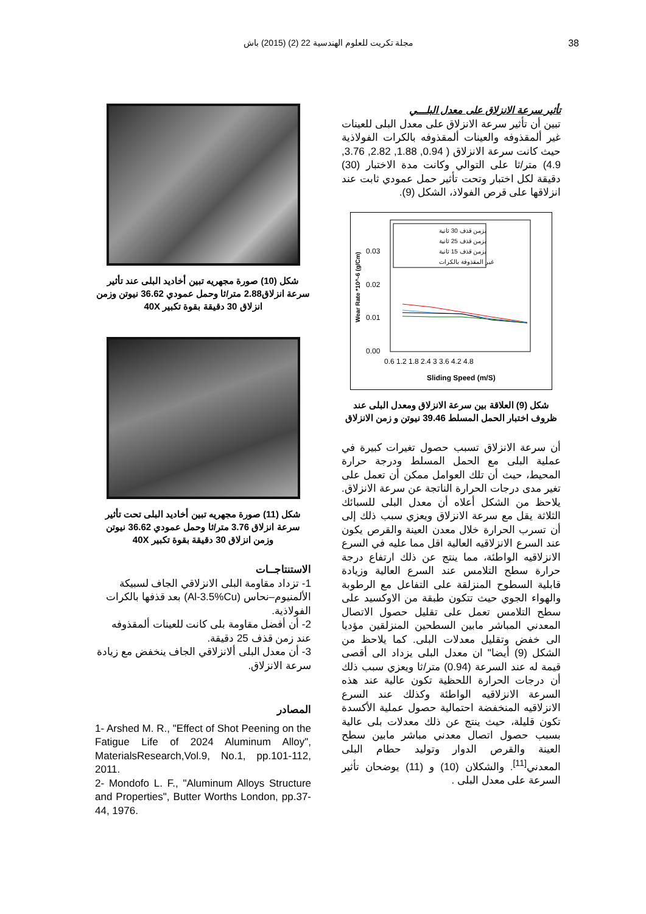مجلة تكريت للعلوم الهندسية 22 (2) (2015) باش 38
تأثير سرعة الانزلاق على معدل البلـــي
تبين أن تأثير سرعة الانزلاق على معدل البلى للعينات غير ألمقذوفه والعينات ألمقذوفه بالكرات الفولاذية حيث كانت سرعة الانزلاق ( 0.94, 1.88, 2.82, 3.76, 4.9) متر/ثا على التوالي وكانت مدة الاختبار (30) دقيقة لكل اختبار وتحت تأثير حمل عمودي ثابت عند انزلاقها على قرص الفولاذ، الشكل (9).
بزمن قذف 30 ثانية
بزمن قذف 25 ثانية
بزمن قذف 15 ثانية
غير المقذوفة بالكرات
0.03
0.02
0.01
0.00
0.6 1.2 1.8 2.4 3 3.6 4.2 4.8
Sliding Speed (m/S)
Wear Rate *10^-6 (g/Cm)
شكل (9) العلاقة بين سرعة الانزلاق ومعدل البلى عند ظروف اختبار الحمل المسلط 39.46 نيوتن و زمن الانزلاق
أن سرعة الانزلاق تسبب حصول تغيرات كبيرة في عملية البلى مع الحمل المسلط ودرجة حرارة المحيط، حيث أن تلك العوامل ممكن أن تعمل على تغير مدى درجات الحرارة الناتجة عن سرعة الانزلاق. يلاحظ من الشكل أعلاه أن معدل البلى للسبائك الثلاثة يقل مع سرعة الانزلاق ويعزي سبب ذلك إلى أن تسرب الحرارة خلال معدن العينة والقرص يكون عند السرع الانزلاقيه العالية اقل مما عليه في السرع الانزلاقيه الواطئة، مما ينتج عن ذلك ارتفاع درجة حرارة سطح التلامس عند السرع العالية وزيادة قابلية السطوح المنزلقة على التفاعل مع الرطوبة والهواء الجوي حيث تتكون طبقة من الاوكسيد على سطح التلامس تعمل على تقليل حصول الاتصال المعدني المباشر مابين السطحين المنزلقين مؤديا الى خفض وتقليل معدلات البلى. كما يلاحظ من الشكل (9) أيضا" ان معدل البلى يزداد الى أقصى قيمة له عند السرعة (0.94) متر/ثا ويعزي سبب ذلك أن درجات الحرارة اللحظية تكون عالية عند هذه السرعة الانزلاقيه الواطئة وكذلك عند السرع الانزلاقيه المنخفضة احتمالية حصول عملية الأكسدة تكون قليلة، حيث ينتج عن ذلك معدلات بلى عالية بسبب حصول اتصال معدني مباشر مابين سطح العينة والقرص الدوار وتوليد حطام البلى المعدني<sup>[11]</sup>. والشكلان (10) و (11) يوضحان تأثير السرعة على معدل البلى .
شكل (10) صورة مجهريه تبين أخاديد البلى عند تأثير سرعة انزلاق2.88 متر/ثا وحمل عمودي 36.62 نيوتن وزمن انزلاق 30 دقيقة بقوة تكبير 40X
شكل (11) صورة مجهريه تبين أخاديد البلى تحت تأثير سرعة انزلاق 3.76 متر/ثا وحمل عمودي 36.62 نيوتن وزمن انزلاق 30 دقيقة بقوة تكبير 40X
الاستنتاجــات
1- تزداد مقاومة البلى الانزلاقي الجاف لسبيكة الألمنيوم–نحاس (Al-3.5%Cu) بعد قذفها بالكرات الفولاذية.
2- أن أفضل مقاومة بلى كانت للعينات ألمقذوفه عند زمن قذف 25 دقيقة.
3- أن معدل البلى ألانزلاقي الجاف ينخفض مع زيادة سرعة الانزلاق.
المصادر
1- Arshed M. R., "Effect of Shot Peening on the Fatigue Life of 2024 Aluminum Alloy", MaterialsResearch,Vol.9, No.1, pp.101-112, 2011.
2- Mondofo L. F., "Aluminum Alloys Structure and Properties", Butter Worths London, pp.37-44, 1976.